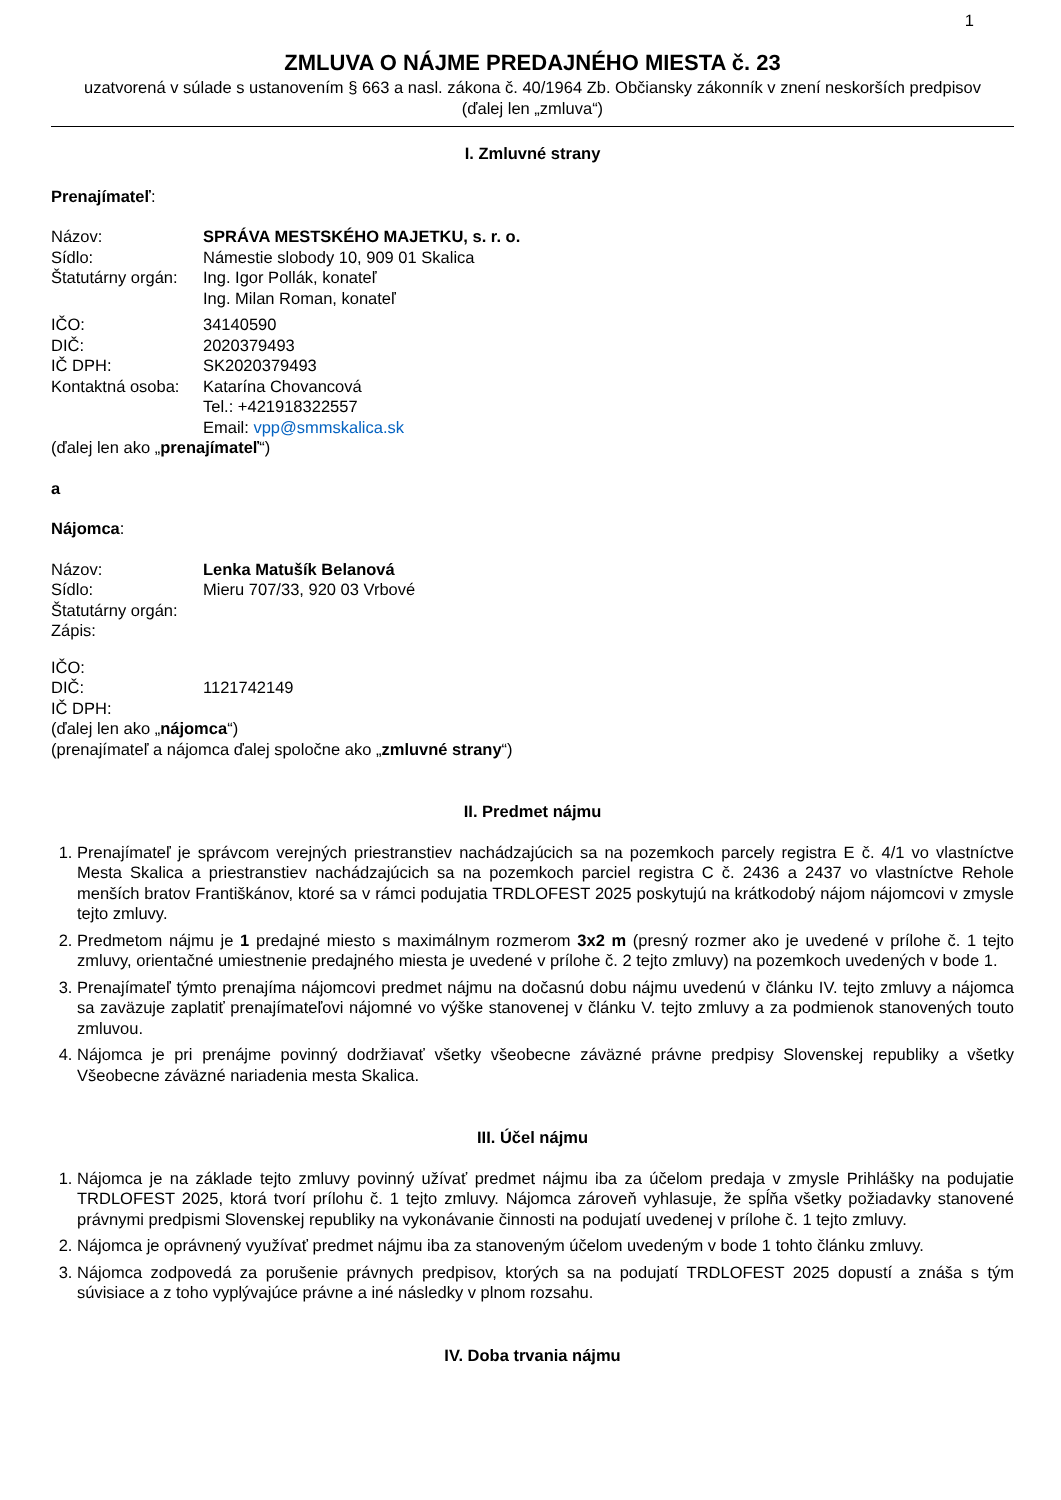1
ZMLUVA O NÁJME PREDAJNÉHO MIESTA č. 23
uzatvorená v súlade s ustanovením § 663 a nasl. zákona č. 40/1964 Zb. Občiansky zákonník v znení neskorších predpisov
(ďalej len „zmluva“)
I. Zmluvné strany
Prenajímateľ:
Názov: SPRÁVA MESTSKÉHO MAJETKU, s. r. o.
Sídlo: Námestie slobody 10, 909 01 Skalica
Štatutárny orgán: Ing. Igor Pollák, konateľ
Ing. Milan Roman, konateľ
IČO: 34140590
DIČ: 2020379493
IČ DPH: SK2020379493
Kontaktná osoba: Katarína Chovancová
Tel.: +421918322557
Email: vpp@smmskalica.sk
(ďalej len ako „prenajímateľ“)
a
Nájomca:
Názov: Lenka Matušík Belanová
Sídlo: Mieru 707/33, 920 03 Vrbové
Štatutárny orgán:
Zápis:
IČO:
DIČ: 1121742149
IČ DPH:
(ďalej len ako „nájomca“)
(prenajímateľ a nájomca ďalej spoločne ako „zmluvné strany“)
II. Predmet nájmu
1. Prenajímateľ je správcom verejných priestranstiev nachádzajúcich sa na pozemkoch parcely registra E č. 4/1 vo vlastníctve Mesta Skalica a priestranstiev nachádzajúcich sa na pozemkoch parciel registra C č. 2436 a 2437 vo vlastníctve Rehole menších bratov Františkánov, ktoré sa v rámci podujatia TRDLOFEST 2025 poskytujú na krátkodobý nájom nájomcovi v zmysle tejto zmluvy.
2. Predmetom nájmu je 1 predajné miesto s maximálnym rozmerom 3x2 m (presný rozmer ako je uvedené v prílohe č. 1 tejto zmluvy, orientačné umiestnenie predajného miesta je uvedené v prílohe č. 2 tejto zmluvy) na pozemkoch uvedených v bode 1.
3. Prenajímateľ týmto prenajíma nájomcovi predmet nájmu na dočasnú dobu nájmu uvedenú v článku IV. tejto zmluvy a nájomca sa zaväzuje zaplatiť prenajímateľovi nájomné vo výške stanovenej v článku V. tejto zmluvy a za podmienok stanovených touto zmluvou.
4. Nájomca je pri prenájme povinný dodržiavať všetky všeobecne záväzné právne predpisy Slovenskej republiky a všetky Všeobecne záväzné nariadenia mesta Skalica.
III. Účel nájmu
1. Nájomca je na základe tejto zmluvy povinný užívať predmet nájmu iba za účelom predaja v zmysle Prihlášky na podujatie TRDLOFEST 2025, ktorá tvorí prílohu č. 1 tejto zmluvy. Nájomca zároveň vyhlasuje, že spĺňa všetky požiadavky stanovené právnymi predpismi Slovenskej republiky na vykonávanie činnosti na podujatí uvedenej v prílohe č. 1 tejto zmluvy.
2. Nájomca je oprávnený využívať predmet nájmu iba za stanoveným účelom uvedeným v bode 1 tohto článku zmluvy.
3. Nájomca zodpovedá za porušenie právnych predpisov, ktorých sa na podujatí TRDLOFEST 2025 dopustí a znáša s tým súvisiace a z toho vyplývajúce právne a iné následky v plnom rozsahu.
IV. Doba trvania nájmu